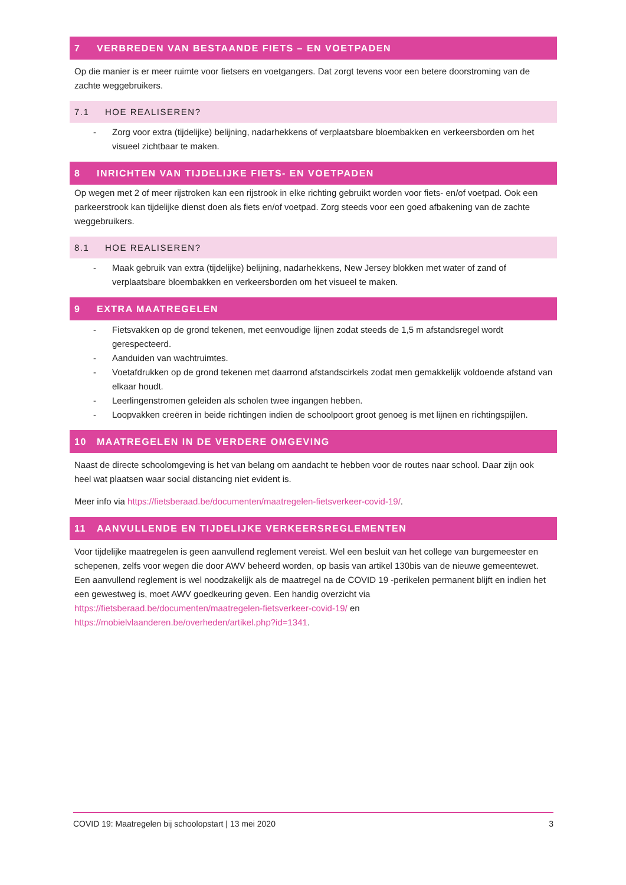7 VERBREDEN VAN BESTAANDE FIETS – EN VOETPADEN
Op die manier is er meer ruimte voor fietsers en voetgangers. Dat zorgt tevens voor een betere doorstroming van de zachte weggebruikers.
7.1 HOE REALISEREN?
- Zorg voor extra (tijdelijke) belijning, nadarhekkens of verplaatsbare bloembakken en verkeersborden om het visueel zichtbaar te maken.
8 INRICHTEN VAN TIJDELIJKE FIETS- EN VOETPADEN
Op wegen met 2 of meer rijstroken kan een rijstrook in elke richting gebruikt worden voor fiets- en/of voetpad. Ook een parkeerstrook kan tijdelijke dienst doen als fiets en/of voetpad. Zorg steeds voor een goed afbakening van de zachte weggebruikers.
8.1 HOE REALISEREN?
- Maak gebruik van extra (tijdelijke) belijning, nadarhekkens, New Jersey blokken met water of zand of verplaatsbare bloembakken en verkeersborden om het visueel te maken.
9 EXTRA MAATREGELEN
- Fietsvakken op de grond tekenen, met eenvoudige lijnen zodat steeds de 1,5 m afstandsregel wordt gerespecteerd.
- Aanduiden van wachtruimtes.
- Voetafdrukken op de grond tekenen met daarrond afstandscirkels zodat men gemakkelijk voldoende afstand van elkaar houdt.
- Leerlingenstromen geleiden als scholen twee ingangen hebben.
- Loopvakken creëren in beide richtingen indien de schoolpoort groot genoeg is met lijnen en richtingspijlen.
10 MAATREGELEN IN DE VERDERE OMGEVING
Naast de directe schoolomgeving is het van belang om aandacht te hebben voor de routes naar school. Daar zijn ook heel wat plaatsen waar social distancing niet evident is.
Meer info via https://fietsberaad.be/documenten/maatregelen-fietsverkeer-covid-19/.
11 AANVULLENDE EN TIJDELIJKE VERKEERSREGLEMENTEN
Voor tijdelijke maatregelen is geen aanvullend reglement vereist. Wel een besluit van het college van burgemeester en schepenen, zelfs voor wegen die door AWV beheerd worden, op basis van artikel 130bis van de nieuwe gemeentewet. Een aanvullend reglement is wel noodzakelijk als de maatregel na de COVID 19 -perikelen permanent blijft en indien het een gewestweg is, moet AWV goedkeuring geven. Een handig overzicht via https://fietsberaad.be/documenten/maatregelen-fietsverkeer-covid-19/ en https://mobielvlaanderen.be/overheden/artikel.php?id=1341.
COVID 19: Maatregelen bij schoolopstart | 13 mei 2020 3